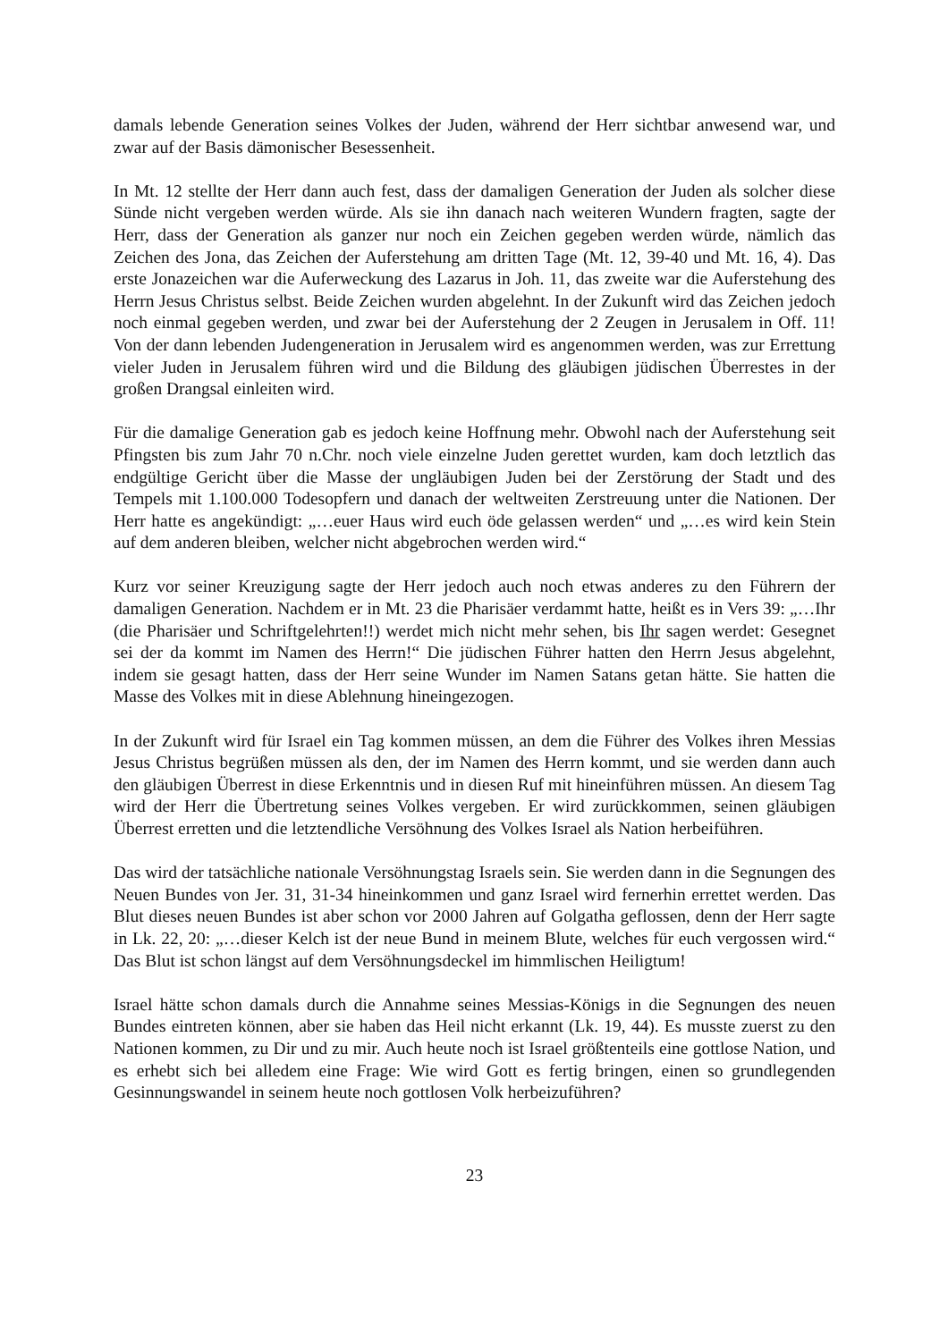damals lebende Generation seines Volkes der Juden, während der Herr sichtbar anwesend war, und zwar auf der Basis dämonischer Besessenheit.
In Mt. 12 stellte der Herr dann auch fest, dass der damaligen Generation der Juden als solcher diese Sünde nicht vergeben werden würde. Als sie ihn danach nach weiteren Wundern fragten, sagte der Herr, dass der Generation als ganzer nur noch ein Zeichen gegeben werden würde, nämlich das Zeichen des Jona, das Zeichen der Auferstehung am dritten Tage (Mt. 12, 39-40 und Mt. 16, 4). Das erste Jonazeichen war die Auferweckung des Lazarus in Joh. 11, das zweite war die Auferstehung des Herrn Jesus Christus selbst. Beide Zeichen wurden abgelehnt. In der Zukunft wird das Zeichen jedoch noch einmal gegeben werden, und zwar bei der Auferstehung der 2 Zeugen in Jerusalem in Off. 11! Von der dann lebenden Judengeneration in Jerusalem wird es angenommen werden, was zur Errettung vieler Juden in Jerusalem führen wird und die Bildung des gläubigen jüdischen Überrestes in der großen Drangsal einleiten wird.
Für die damalige Generation gab es jedoch keine Hoffnung mehr. Obwohl nach der Auferstehung seit Pfingsten bis zum Jahr 70 n.Chr. noch viele einzelne Juden gerettet wurden, kam doch letztlich das endgültige Gericht über die Masse der ungläubigen Juden bei der Zerstörung der Stadt und des Tempels mit 1.100.000 Todesopfern und danach der weltweiten Zerstreuung unter die Nationen. Der Herr hatte es angekündigt: „…euer Haus wird euch öde gelassen werden“ und „…es wird kein Stein auf dem anderen bleiben, welcher nicht abgebrochen werden wird.“
Kurz vor seiner Kreuzigung sagte der Herr jedoch auch noch etwas anderes zu den Führern der damaligen Generation. Nachdem er in Mt. 23 die Pharisäer verdammt hatte, heißt es in Vers 39: „…Ihr (die Pharisäer und Schriftgelehrten!!) werdet mich nicht mehr sehen, bis Ihr sagen werdet: Gesegnet sei der da kommt im Namen des Herrn!“ Die jüdischen Führer hatten den Herrn Jesus abgelehnt, indem sie gesagt hatten, dass der Herr seine Wunder im Namen Satans getan hätte. Sie hatten die Masse des Volkes mit in diese Ablehnung hineingezogen.
In der Zukunft wird für Israel ein Tag kommen müssen, an dem die Führer des Volkes ihren Messias Jesus Christus begrüßen müssen als den, der im Namen des Herrn kommt, und sie werden dann auch den gläubigen Überrest in diese Erkenntnis und in diesen Ruf mit hineinführen müssen. An diesem Tag wird der Herr die Übertretung seines Volkes vergeben. Er wird zurückkommen, seinen gläubigen Überrest erretten und die letztendliche Versöhnung des Volkes Israel als Nation herbeiführen.
Das wird der tatsächliche nationale Versöhnungstag Israels sein. Sie werden dann in die Segnungen des Neuen Bundes von Jer. 31, 31-34 hineinkommen und ganz Israel wird fernerhin errettet werden. Das Blut dieses neuen Bundes ist aber schon vor 2000 Jahren auf Golgatha geflossen, denn der Herr sagte in Lk. 22, 20: „…dieser Kelch ist der neue Bund in meinem Blute, welches für euch vergossen wird.“ Das Blut ist schon längst auf dem Versöhnungsdeckel im himmlischen Heiligtum!
Israel hätte schon damals durch die Annahme seines Messias-Königs in die Segnungen des neuen Bundes eintreten können, aber sie haben das Heil nicht erkannt (Lk. 19, 44). Es musste zuerst zu den Nationen kommen, zu Dir und zu mir. Auch heute noch ist Israel größtenteils eine gottlose Nation, und es erhebt sich bei alledem eine Frage: Wie wird Gott es fertig bringen, einen so grundlegenden Gesinnungswandel in seinem heute noch gottlosen Volk herbeizuführen?
23